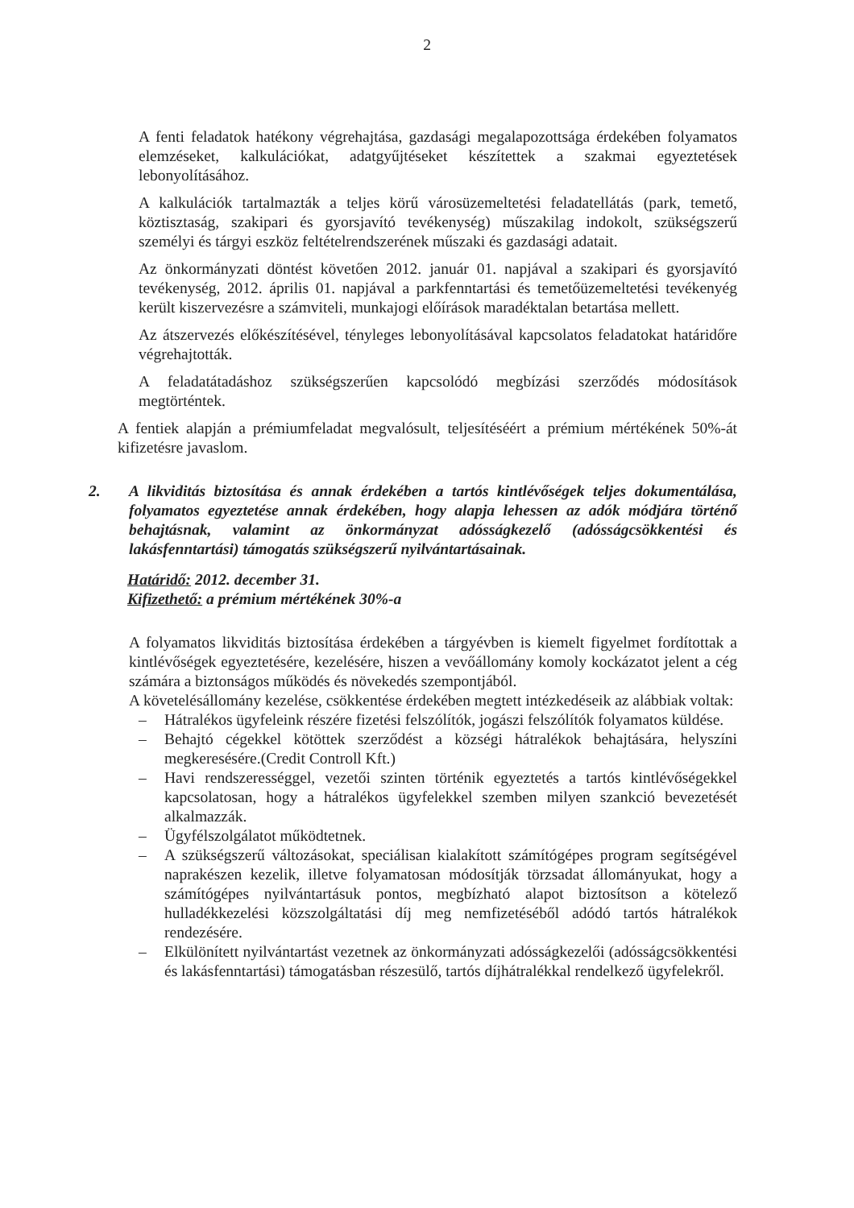2
A fenti feladatok hatékony végrehajtása, gazdasági megalapozottsága érdekében folyamatos elemzéseket, kalkulációkat, adatgyűjtéseket készítettek a szakmai egyeztetések lebonyolításához.
A kalkulációk tartalmazták a teljes körű városüzemeltetési feladatellátás (park, temető, köztisztaság, szakipari és gyorsjavító tevékenység) műszakilag indokolt, szükségszerű személyi és tárgyi eszköz feltételrendszerének műszaki és gazdasági adatait.
Az önkormányzati döntést követően 2012. január 01. napjával a szakipari és gyorsjavító tevékenység, 2012. április 01. napjával a parkfenntartási és temetőüzemeltetési tevékenyég került kiszervezésre a számviteli, munkajogi előírások maradéktalan betartása mellett.
Az átszervezés előkészítésével, tényleges lebonyolításával kapcsolatos feladatokat határidőre végrehajtották.
A feladatátadáshoz szükségszerűen kapcsolódó megbízási szerződés módosítások megtörténtek.
A fentiek alapján a prémiumfeladat megvalósult, teljesítéséért a prémium mértékének 50%-át kifizetésre javaslom.
2. A likviditás biztosítása és annak érdekében a tartós kintlévőségek teljes dokumentálása, folyamatos egyeztetése annak érdekében, hogy alapja lehessen az adók módjára történő behajtásnak, valamint az önkormányzat adósságkezelő (adósságcsökkentési és lakásfenntartási) támogatás szükségszerű nyilvántartásainak.
Határidő: 2012. december 31.
Kifizethető: a prémium mértékének 30%-a
A folyamatos likviditás biztosítása érdekében a tárgyévben is kiemelt figyelmet fordítottak a kintlévőségek egyeztetésére, kezelésére, hiszen a vevőállomány komoly kockázatot jelent a cég számára a biztonságos működés és növekedés szempontjából.
A követelésállomány kezelése, csökkentése érdekében megtett intézkedéseik az alábbiak voltak:
– Hátralékos ügyfeleink részére fizetési felszólítók, jogászi felszólítók folyamatos küldése.
– Behajtó cégekkel kötöttek szerződést a községi hátralékok behajtására, helyszíni megkeresésére.(Credit Controll Kft.)
– Havi rendszerességgel, vezetői szinten történik egyeztetés a tartós kintlévőségekkel kapcsolatosan, hogy a hátralékos ügyfelekkel szemben milyen szankció bevezetését alkalmazzák.
– Ügyfélszolgálatot működtetnek.
– A szükségszerű változásokat, speciálisan kialakított számítógépes program segítségével naprakészen kezelik, illetve folyamatosan módosítják törzsadat állományukat, hogy a számítógépes nyilvántartásuk pontos, megbízható alapot biztosítson a kötelező hulladékkezelési közszolgáltatási díj meg nemfizetéséből adódó tartós hátralékok rendezésére.
– Elkülönített nyilvántartást vezetnek az önkormányzati adósságkezelői (adósságcsökkentési és lakásfenntartási) támogatásban részesülő, tartós díjhátralékkal rendelkező ügyfelekről.